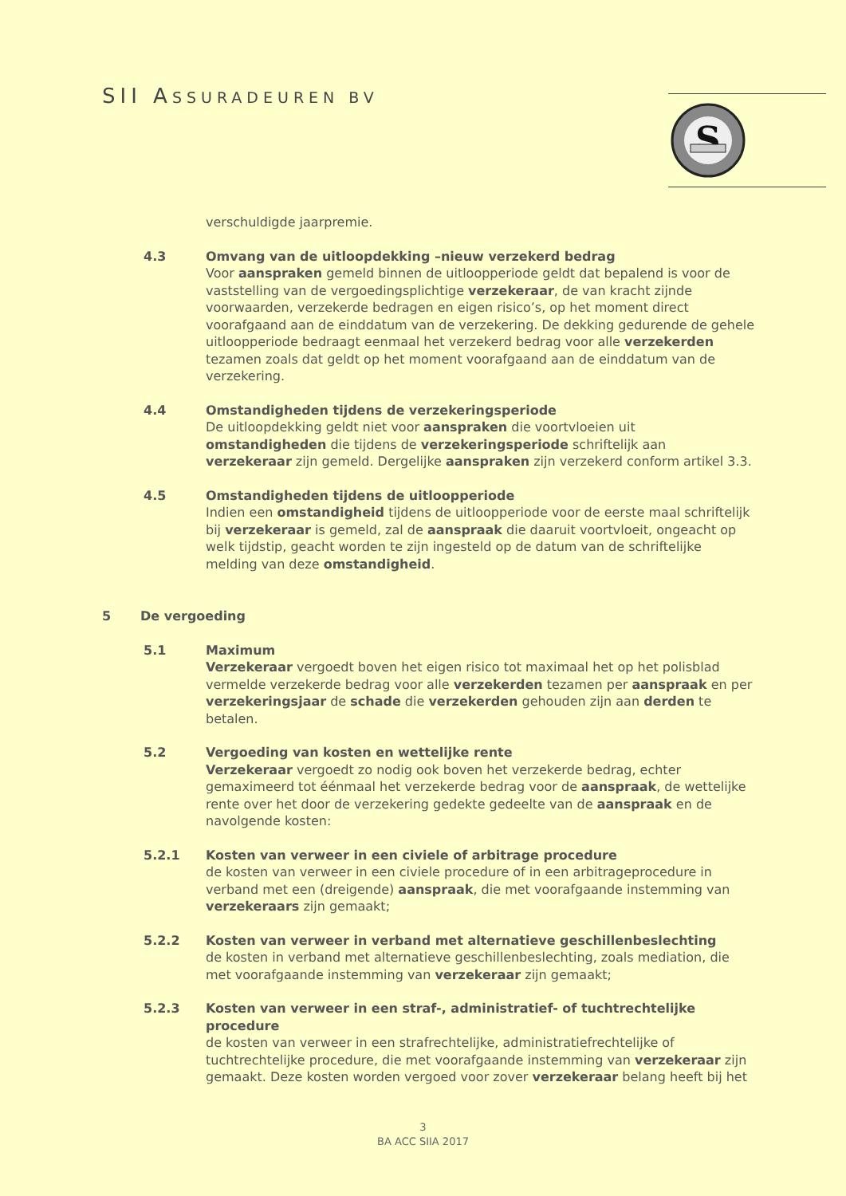SII ASSURADEUREN BV
S
verschuldigde jaarpremie.
4.3 Omvang van de uitloopdekking –nieuw verzekerd bedrag
Voor aanspraken gemeld binnen de uitloopperiode geldt dat bepalend is voor de vaststelling van de vergoedingsplichtige verzekeraar, de van kracht zijnde voorwaarden, verzekerde bedragen en eigen risico’s, op het moment direct voorafgaand aan de einddatum van de verzekering. De dekking gedurende de gehele uitloopperiode bedraagt eenmaal het verzekerd bedrag voor alle verzekerden tezamen zoals dat geldt op het moment voorafgaand aan de einddatum van de verzekering.
4.4 Omstandigheden tijdens de verzekeringsperiode
De uitloopdekking geldt niet voor aanspraken die voortvloeien uit omstandigheden die tijdens de verzekeringsperiode schriftelijk aan verzekeraar zijn gemeld. Dergelijke aanspraken zijn verzekerd conform artikel 3.3.
4.5 Omstandigheden tijdens de uitloopperiode
Indien een omstandigheid tijdens de uitloopperiode voor de eerste maal schriftelijk bij verzekeraar is gemeld, zal de aanspraak die daaruit voortvloeit, ongeacht op welk tijdstip, geacht worden te zijn ingesteld op de datum van de schriftelijke melding van deze omstandigheid.
5 De vergoeding
5.1 Maximum
Verzekeraar vergoedt boven het eigen risico tot maximaal het op het polisblad vermelde verzekerde bedrag voor alle verzekerden tezamen per aanspraak en per verzekeringsjaar de schade die verzekerden gehouden zijn aan derden te betalen.
5.2 Vergoeding van kosten en wettelijke rente
Verzekeraar vergoedt zo nodig ook boven het verzekerde bedrag, echter gemaximeerd tot éénmaal het verzekerde bedrag voor de aanspraak, de wettelijke rente over het door de verzekering gedekte gedeelte van de aanspraak en de navolgende kosten:
5.2.1 Kosten van verweer in een civiele of arbitrage procedure
de kosten van verweer in een civiele procedure of in een arbitrageprocedure in verband met een (dreigende) aanspraak, die met voorafgaande instemming van verzekeraars zijn gemaakt;
5.2.2 Kosten van verweer in verband met alternatieve geschillenbeslechting
de kosten in verband met alternatieve geschillenbeslechting, zoals mediation, die met voorafgaande instemming van verzekeraar zijn gemaakt;
5.2.3 Kosten van verweer in een straf-, administratief- of tuchtrechtelijke procedure
de kosten van verweer in een strafrechtelijke, administratiefrechtelijke of tuchtrechtelijke procedure, die met voorafgaande instemming van verzekeraar zijn gemaakt. Deze kosten worden vergoed voor zover verzekeraar belang heeft bij het
3
BA ACC SIIA 2017